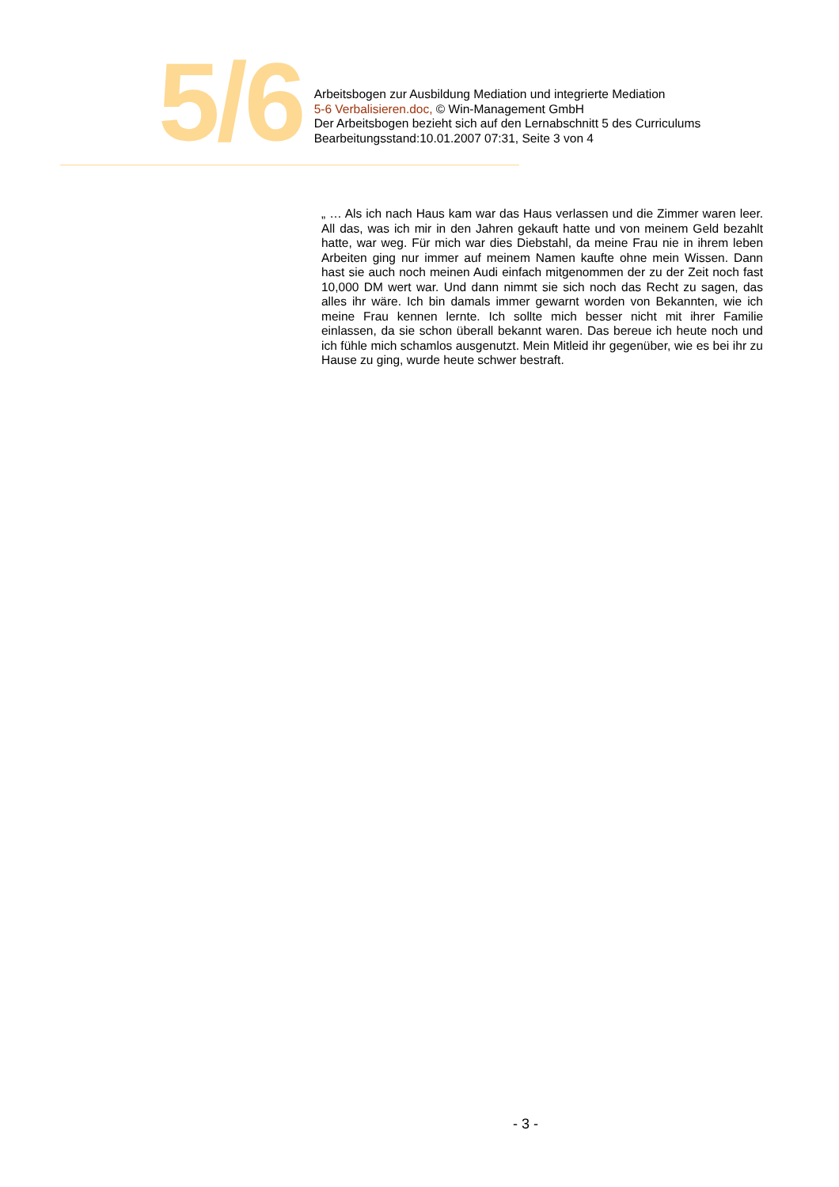5/6
Arbeitsbogen zur Ausbildung Mediation und integrierte Mediation
5-6 Verbalisieren.doc, © Win-Management GmbH
Der Arbeitsbogen bezieht sich auf den Lernabschnitt 5 des Curriculums
Bearbeitungsstand:10.01.2007 07:31, Seite 3 von 4
„ … Als ich nach Haus kam war das Haus verlassen und die Zimmer waren leer. All das, was ich mir in den Jahren gekauft hatte und von meinem Geld bezahlt hatte, war weg. Für mich war dies Diebstahl, da meine Frau nie in ihrem leben Arbeiten ging nur immer auf meinem Namen kaufte ohne mein Wissen. Dann hast sie auch noch meinen Audi einfach mitgenommen der zu der Zeit noch fast 10,000 DM wert war. Und dann nimmt sie sich noch das Recht zu sagen, das alles ihr wäre. Ich bin damals immer gewarnt worden von Bekannten, wie ich meine Frau kennen lernte. Ich sollte mich besser nicht mit ihrer Familie einlassen, da sie schon überall bekannt waren. Das bereue ich heute noch und ich fühle mich schamlos ausgenutzt. Mein Mitleid ihr gegenüber, wie es bei ihr zu Hause zu ging, wurde heute schwer bestraft.
- 3 -